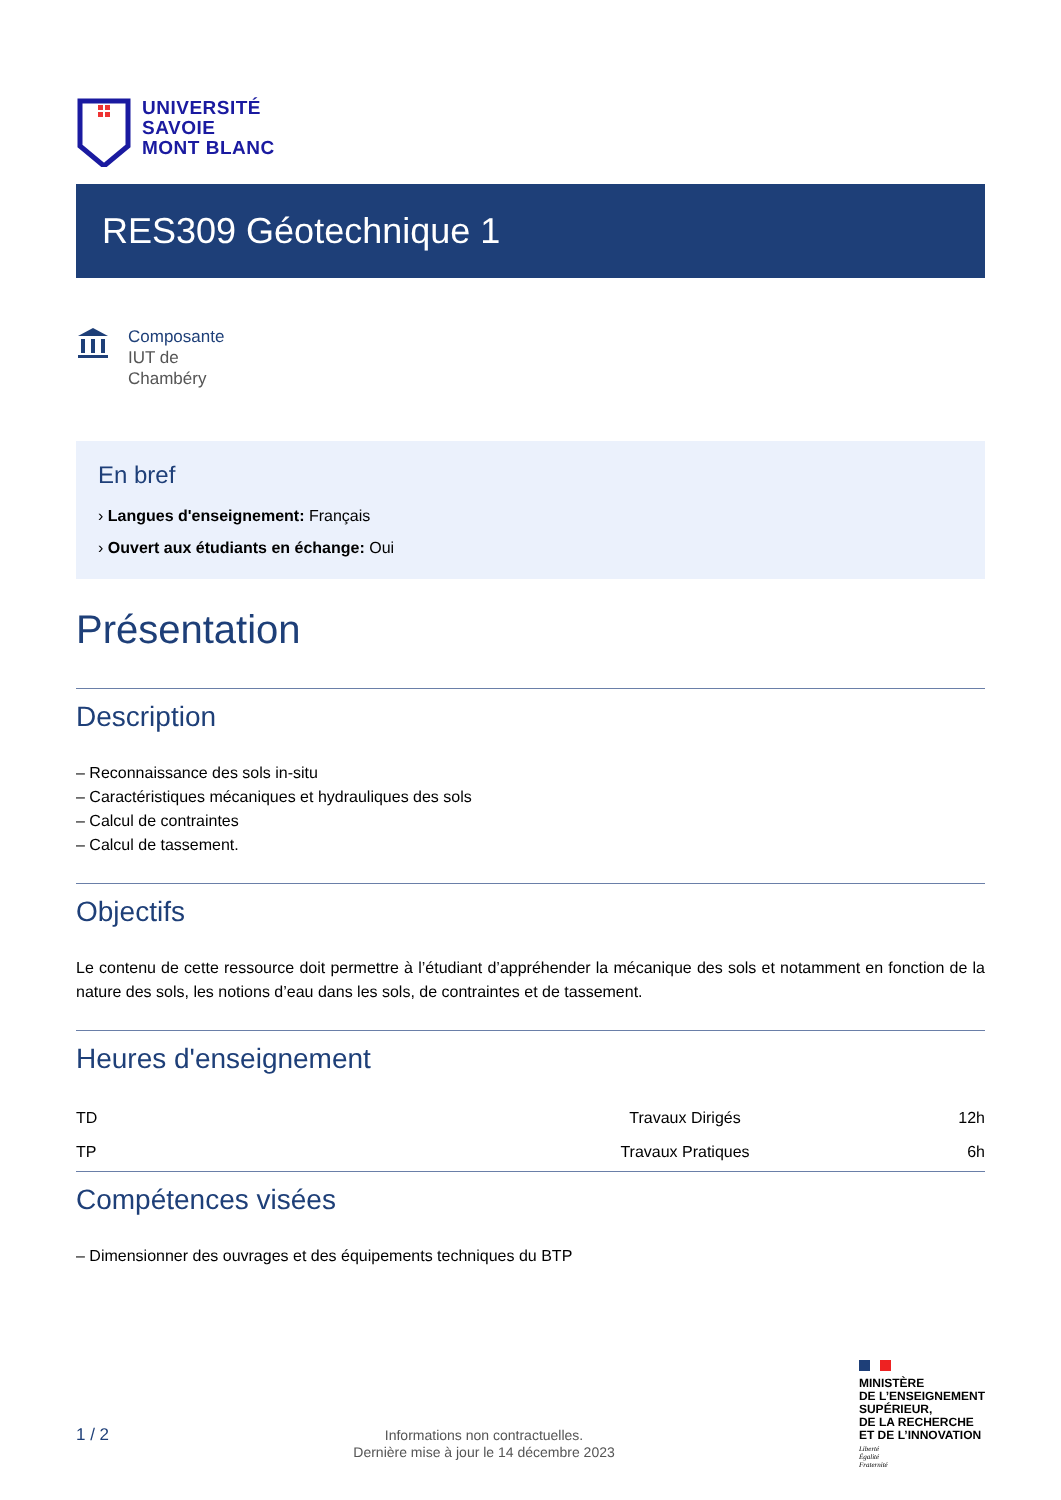UNIVERSITÉ
SAVOIE
MONT BLANC
RES309 Géotechnique 1
Composante
IUT de
Chambéry
En bref
› Langues d'enseignement: Français
› Ouvert aux étudiants en échange: Oui
Présentation
Description
– Reconnaissance des sols in-situ
– Caractéristiques mécaniques et hydrauliques des sols
– Calcul de contraintes
– Calcul de tassement.
Objectifs
Le contenu de cette ressource doit permettre à l’étudiant d’appréhender la mécanique des sols et notamment en fonction de la nature des sols, les notions d’eau dans les sols, de contraintes et de tassement.
Heures d'enseignement
| TD | Travaux Dirigés | 12h |
| TP | Travaux Pratiques | 6h |
Compétences visées
– Dimensionner des ouvrages et des équipements techniques du BTP
1 / 2
Informations non contractuelles.
Dernière mise à jour le 14 décembre 2023
MINISTÈRE
DE L’ENSEIGNEMENT
SUPÉRIEUR,
DE LA RECHERCHE
ET DE L’INNOVATION
Liberté
Égalité
Fraternité